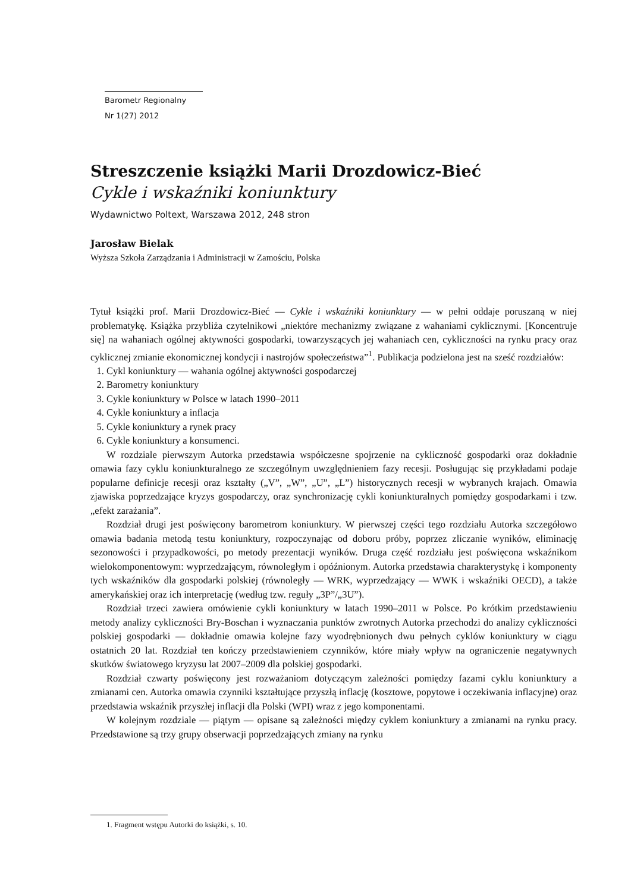Barometr Regionalny
Nr 1(27) 2012
Streszczenie książki Marii Drozdowicz-Bieć
Cykle i wskaźniki koniunktury
Wydawnictwo Poltext, Warszawa 2012, 248 stron
Jarosław Bielak
Wyższa Szkoła Zarządzania i Administracji w Zamościu, Polska
Tytuł książki prof. Marii Drozdowicz-Bieć — Cykle i wskaźniki koniunktury — w pełni oddaje poruszaną w niej problematykę. Książka przybliża czytelnikowi „niektóre mechanizmy związane z wahaniami cyklicznymi. [Koncentruje się] na wahaniach ogólnej aktywności gospodarki, towarzyszących jej wahaniach cen, cykliczności na rynku pracy oraz cyklicznej zmianie ekonomicznej kondycji i nastrojów społeczeństwa”<sup>1</sup>. Publikacja podzielona jest na sześć rozdziałów:
1. Cykl koniunktury — wahania ogólnej aktywności gospodarczej
2. Barometry koniunktury
3. Cykle koniunktury w Polsce w latach 1990–2011
4. Cykle koniunktury a inflacja
5. Cykle koniunktury a rynek pracy
6. Cykle koniunktury a konsumenci.
W rozdziale pierwszym Autorka przedstawia współczesne spojrzenie na cykliczność gospodarki oraz dokładnie omawia fazy cyklu koniunkturalnego ze szczególnym uwzględnieniem fazy recesji. Posługując się przykładami podaje popularne definicje recesji oraz kształty („V”, „W”, „U”, „L”) historycznych recesji w wybranych krajach. Omawia zjawiska poprzedzające kryzys gospodarczy, oraz synchronizację cykli koniunkturalnych pomiędzy gospodarkami i tzw. „efekt zarażania”.
Rozdział drugi jest poświęcony barometrom koniunktury. W pierwszej części tego rozdziału Autorka szczegółowo omawia badania metodą testu koniunktury, rozpoczynając od doboru próby, poprzez zliczanie wyników, eliminację sezonowości i przypadkowości, po metody prezentacji wyników. Druga część rozdziału jest poświęcona wskaźnikom wielokomponentowym: wyprzedzającym, równoległym i opóźnionym. Autorka przedstawia charakterystykę i komponenty tych wskaźników dla gospodarki polskiej (równoległy — WRK, wyprzedzający — WWK i wskaźniki OECD), a także amerykańskiej oraz ich interpretację (według tzw. reguły „3P”/„3U”).
Rozdział trzeci zawiera omówienie cykli koniunktury w latach 1990–2011 w Polsce. Po krótkim przedstawieniu metody analizy cykliczności Bry-Boschan i wyznaczania punktów zwrotnych Autorka przechodzi do analizy cykliczności polskiej gospodarki — dokładnie omawia kolejne fazy wyodrębnionych dwu pełnych cyklów koniunktury w ciągu ostatnich 20 lat. Rozdział ten kończy przedstawieniem czynników, które miały wpływ na ograniczenie negatywnych skutków światowego kryzysu lat 2007–2009 dla polskiej gospodarki.
Rozdział czwarty poświęcony jest rozważaniom dotyczącym zależności pomiędzy fazami cyklu koniunktury a zmianami cen. Autorka omawia czynniki kształtujące przyszłą inflację (kosztowe, popytowe i oczekiwania inflacyjne) oraz przedstawia wskaźnik przyszłej inflacji dla Polski (WPI) wraz z jego komponentami.
W kolejnym rozdziale — piątym — opisane są zależności między cyklem koniunktury a zmianami na rynku pracy. Przedstawione są trzy grupy obserwacji poprzedzających zmiany na rynku
1. Fragment wstępu Autorki do książki, s. 10.